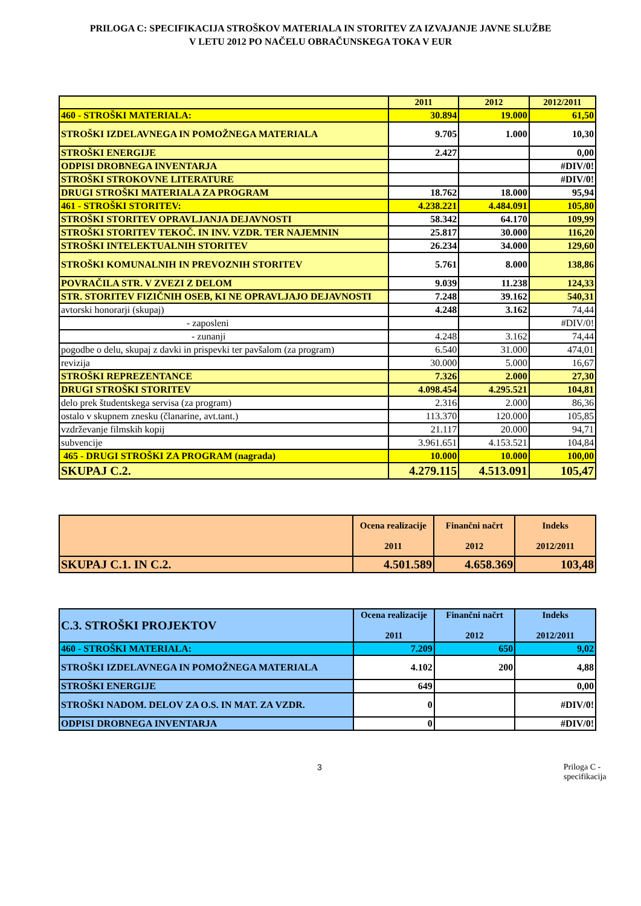PRILOGA C: SPECIFIKACIJA STROŠKOV MATERIALA IN STORITEV ZA IZVAJANJE JAVNE SLUŽBE
V LETU 2012 PO NAČELU OBRAČUNSKEGA TOKA V EUR
| | 2011 | 2012 | 2012/2011 |
| 460 - STROŠKI MATERIALA: | 30.894 | 19.000 | 61,50 |
| STROŠKI IZDELAVNEGA IN POMOŽNEGA MATERIALA | 9.705 | 1.000 | 10,30 |
| STROŠKI ENERGIJE | 2.427 | | 0,00 |
| ODPISI DROBNEGA INVENTARJA | | | #DIV/0! |
| STROŠKI STROKOVNE LITERATURE | | | #DIV/0! |
| DRUGI STROŠKI MATERIALA ZA PROGRAM | 18.762 | 18.000 | 95,94 |
| 461 - STROŠKI STORITEV: | 4.238.221 | 4.484.091 | 105,80 |
| STROŠKI STORITEV OPRAVLJANJA DEJAVNOSTI | 58.342 | 64.170 | 109,99 |
| STROŠKI STORITEV TEKOČ. IN INV. VZDR. TER NAJEMNIN | 25.817 | 30.000 | 116,20 |
| STROŠKI INTELEKTUALNIH STORITEV | 26.234 | 34.000 | 129,60 |
| STROŠKI KOMUNALNIH IN PREVOZNIH STORITEV | 5.761 | 8.000 | 138,86 |
| POVRAČILA STR. V ZVEZI Z DELOM | 9.039 | 11.238 | 124,33 |
| STR. STORITEV FIZIČNIH OSEB, KI NE OPRAVLJAJO DEJAVNOSTI | 7.248 | 39.162 | 540,31 |
| avtorski honorarji (skupaj) | 4.248 | 3.162 | 74,44 |
| - zaposleni | | | #DIV/0! |
| - zunanji | 4.248 | 3.162 | 74,44 |
| pogodbe o delu, skupaj z davki in prispevki ter pavšalom (za program) | 6.540 | 31.000 | 474,01 |
| revizija | 30.000 | 5.000 | 16,67 |
| STROŠKI REPREZENTANCE | 7.326 | 2.000 | 27,30 |
| DRUGI STROŠKI STORITEV | 4.098.454 | 4.295.521 | 104,81 |
| delo prek študentskega servisa (za program) | 2.316 | 2.000 | 86,36 |
| ostalo v skupnem znesku (članarine, avt.tant.) | 113.370 | 120.000 | 105,85 |
| vzdrževanje filmskih kopij | 21.117 | 20.000 | 94,71 |
| subvencije | 3.961.651 | 4.153.521 | 104,84 |
| 465 - DRUGI STROŠKI ZA PROGRAM (nagrada) | 10.000 | 10.000 | 100,00 |
| SKUPAJ C.2. | 4.279.115 | 4.513.091 | 105,47 |
| | Ocena realizacije 2011 | Finančni načrt 2012 | Indeks 2012/2011 |
| SKUPAJ C.1. IN C.2. | 4.501.589 | 4.658.369 | 103,48 |
| C.3. STROŠKI PROJEKTOV | Ocena realizacije 2011 | Finančni načrt 2012 | Indeks 2012/2011 |
| 460 - STROŠKI MATERIALA: | 7.209 | 650 | 9,02 |
| STROŠKI IZDELAVNEGA IN POMOŽNEGA MATERIALA | 4.102 | 200 | 4,88 |
| STROŠKI ENERGIJE | 649 | | 0,00 |
| STROŠKI NADOM. DELOV ZA O.S. IN MAT. ZA VZDR. | 0 | | #DIV/0! |
| ODPISI DROBNEGA INVENTARJA | 0 | | #DIV/0! |
3 Priloga C - specifikacija